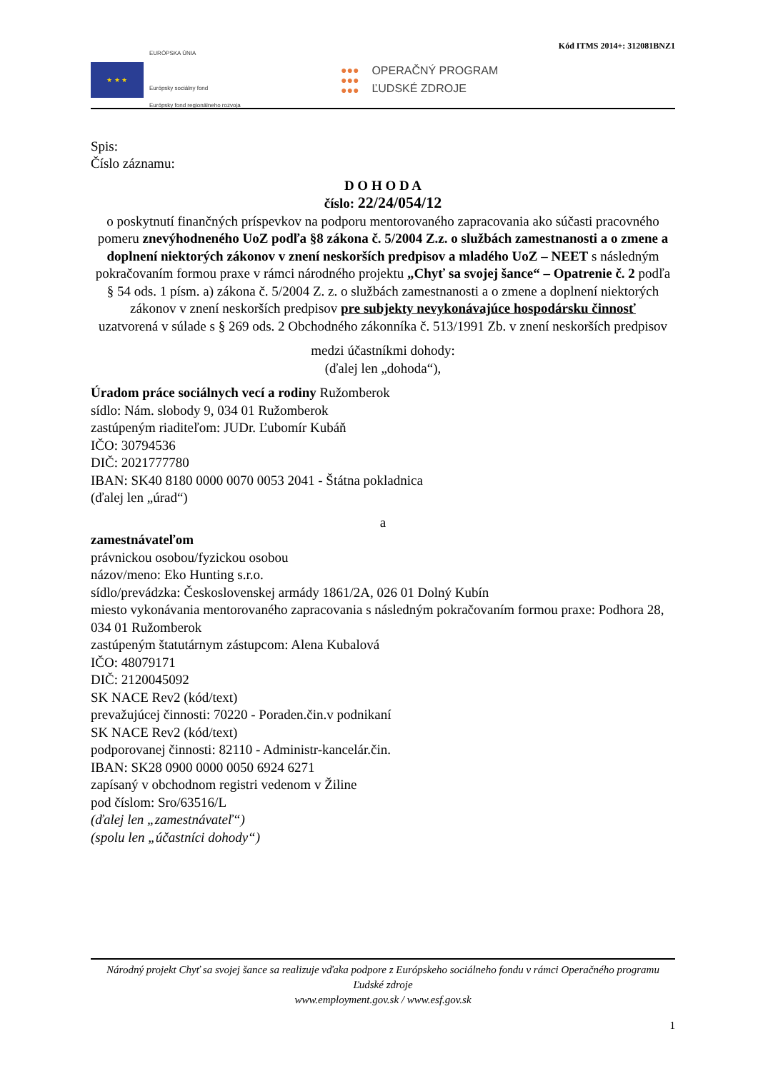Kód ITMS 2014+: 312081BNZ1
★ ★ ★
EURÓPSKA ÚNIA
Európsky sociálny fond
Európsky fond regionálneho rozvoja
●●●
●●●
●●●
OPERAČNÝ PROGRAM
ĽUDSKÉ ZDROJE
Spis:
Číslo záznamu:
D O H O D A
číslo: 22/24/054/12
o poskytnutí finančných príspevkov na podporu mentorovaného zapracovania ako súčasti pracovného pomeru znevýhodneného UoZ podľa §8 zákona č. 5/2004 Z.z. o službách zamestnanosti a o zmene a doplnení niektorých zákonov v znení neskorších predpisov a mladého UoZ – NEET s následným pokračovaním formou praxe v rámci národného projektu „Chyť sa svojej šance“ – Opatrenie č. 2 podľa § 54 ods. 1 písm. a) zákona č. 5/2004 Z. z. o službách zamestnanosti a o zmene a doplnení niektorých zákonov v znení neskorších predpisov pre subjekty nevykonávajúce hospodársku činnosť
uzatvorená v súlade s § 269 ods. 2 Obchodného zákonníka č. 513/1991 Zb. v znení neskorších predpisov
medzi účastníkmi dohody:
(ďalej len „dohoda“),
Úradom práce sociálnych vecí a rodiny Ružomberok
sídlo: Nám. slobody 9, 034 01 Ružomberok
zastúpeným riaditeľom: JUDr. Ľubomír Kubáň
IČO: 30794536
DIČ: 2021777780
IBAN: SK40 8180 0000 0070 0053 2041 - Štátna pokladnica
(ďalej len „úrad“)
a
zamestnávateľom
právnickou osobou/fyzickou osobou
názov/meno: Eko Hunting s.r.o.
sídlo/prevádzka: Československej armády 1861/2A, 026 01 Dolný Kubín
miesto vykonávania mentorovaného zapracovania s následným pokračovaním formou praxe: Podhora 28, 034 01 Ružomberok
zastúpeným štatutárnym zástupcom: Alena Kubalová
IČO: 48079171
DIČ: 2120045092
SK NACE Rev2 (kód/text)
prevažujúcej činnosti: 70220 - Poraden.čin.v podnikaní
SK NACE Rev2 (kód/text)
podporovanej činnosti: 82110 - Administr-kancelár.čin.
IBAN: SK28 0900 0000 0050 6924 6271
zapísaný v obchodnom registri vedenom v Žiline
pod číslom: Sro/63516/L
(ďalej len „zamestnávateľ“)
(spolu len „účastníci dohody“)
Národný projekt Chyť sa svojej šance sa realizuje vďaka podpore z Európskeho sociálneho fondu v rámci Operačného programu Ľudské zdroje
www.employment.gov.sk / www.esf.gov.sk
1